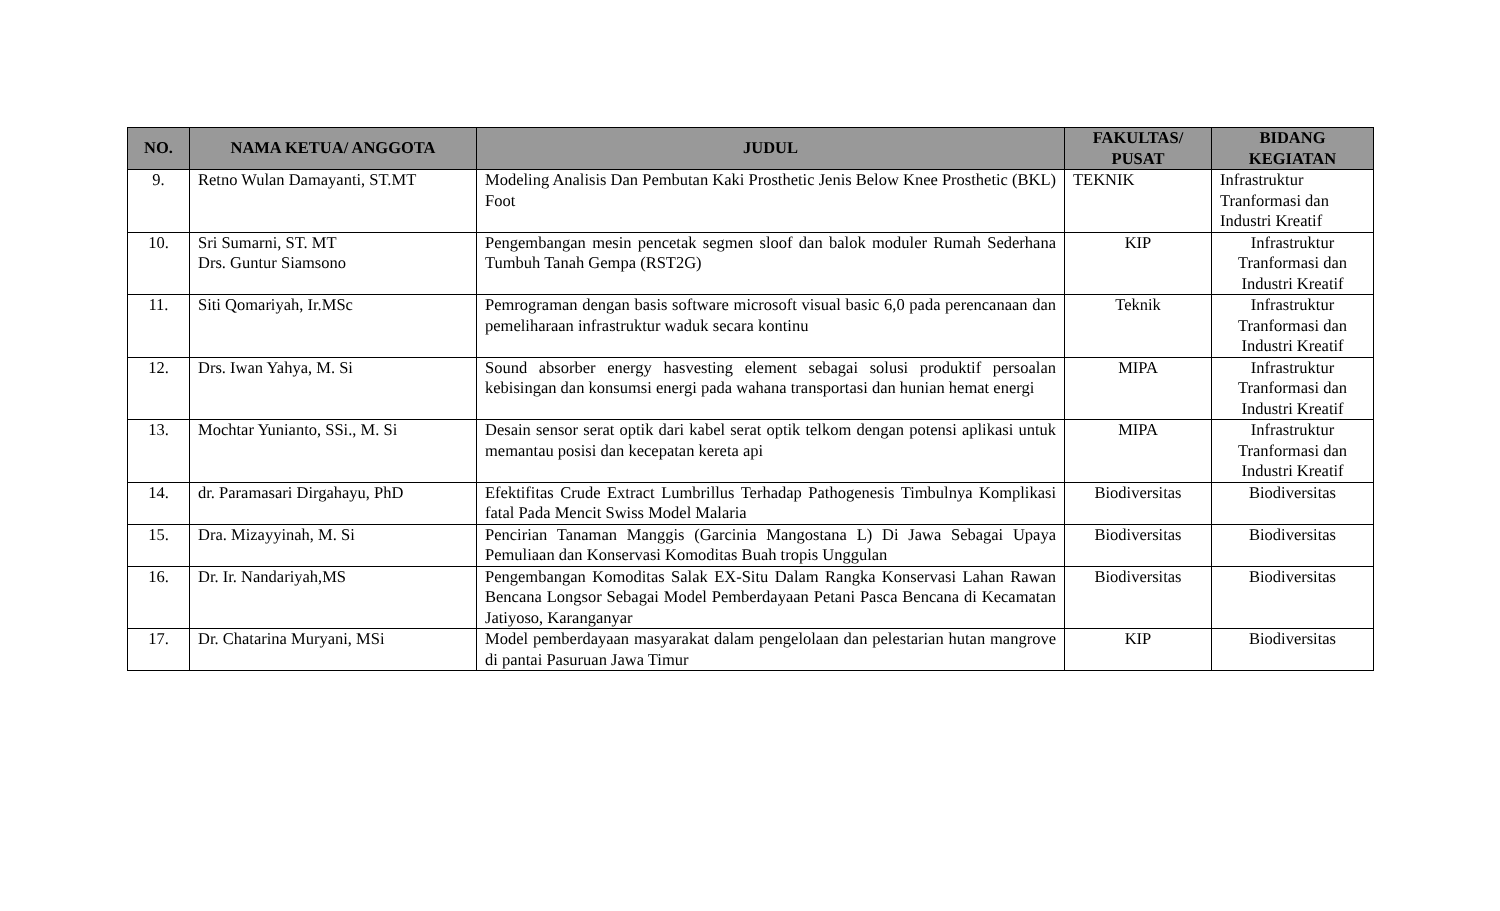| NO. | NAMA KETUA/ ANGGOTA | JUDUL | FAKULTAS/ PUSAT | BIDANG KEGIATAN |
| --- | --- | --- | --- | --- |
| 9. | Retno Wulan Damayanti, ST.MT | Modeling Analisis Dan Pembutan Kaki Prosthetic Jenis Below Knee Prosthetic (BKL) Foot | TEKNIK | Infrastruktur Tranformasi dan Industri Kreatif |
| 10. | Sri Sumarni, ST. MT Drs. Guntur Siamsono | Pengembangan mesin pencetak segmen sloof dan balok moduler Rumah Sederhana Tumbuh Tanah Gempa (RST2G) | KIP | Infrastruktur Tranformasi dan Industri Kreatif |
| 11. | Siti Qomariyah, Ir.MSc | Pemrograman dengan basis software microsoft visual basic 6,0 pada perencanaan dan pemeliharaan infrastruktur waduk secara kontinu | Teknik | Infrastruktur Tranformasi dan Industri Kreatif |
| 12. | Drs. Iwan Yahya, M. Si | Sound absorber energy hasvesting element sebagai solusi produktif persoalan kebisingan dan konsumsi energi pada wahana transportasi dan hunian hemat energi | MIPA | Infrastruktur Tranformasi dan Industri Kreatif |
| 13. | Mochtar Yunianto, SSi., M. Si | Desain sensor serat optik dari kabel serat optik telkom dengan potensi aplikasi untuk memantau posisi dan kecepatan kereta api | MIPA | Infrastruktur Tranformasi dan Industri Kreatif |
| 14. | dr. Paramasari Dirgahayu, PhD | Efektifitas Crude Extract Lumbrillus Terhadap Pathogenesis Timbulnya Komplikasi fatal Pada Mencit Swiss Model Malaria | Biodiversitas | Biodiversitas |
| 15. | Dra. Mizayyinah, M. Si | Pencirian Tanaman Manggis (Garcinia Mangostana L) Di Jawa Sebagai Upaya Pemuliaan dan Konservasi Komoditas Buah tropis Unggulan | Biodiversitas | Biodiversitas |
| 16. | Dr. Ir. Nandariyah,MS | Pengembangan Komoditas Salak EX-Situ Dalam Rangka Konservasi Lahan Rawan Bencana Longsor Sebagai Model Pemberdayaan Petani Pasca Bencana di Kecamatan Jatiyoso, Karanganyar | Biodiversitas | Biodiversitas |
| 17. | Dr. Chatarina Muryani, MSi | Model pemberdayaan masyarakat dalam pengelolaan dan pelestarian hutan mangrove di pantai Pasuruan Jawa Timur | KIP | Biodiversitas |